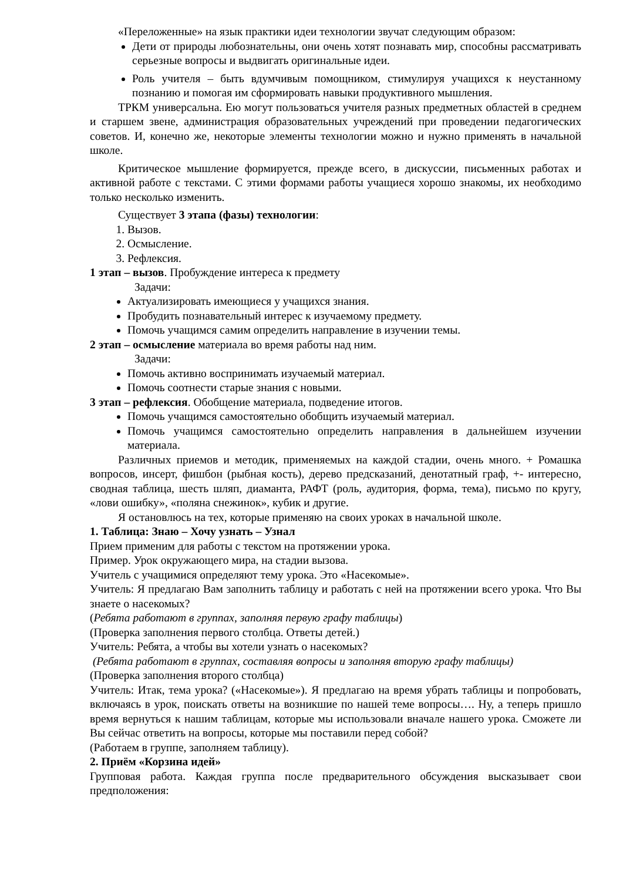«Переложенные» на язык практики идеи технологии звучат следующим образом:
Дети от природы любознательны, они очень хотят познавать мир, способны рассматривать серьезные вопросы и выдвигать оригинальные идеи.
Роль учителя – быть вдумчивым помощником, стимулируя учащихся к неустанному познанию и помогая им сформировать навыки продуктивного мышления.
ТРКМ универсальна. Ею могут пользоваться учителя разных предметных областей в среднем и старшем звене, администрация образовательных учреждений при проведении педагогических советов. И, конечно же, некоторые элементы технологии можно и нужно применять в начальной школе.
Критическое мышление формируется, прежде всего, в дискуссии, письменных работах и активной работе с текстами. С этими формами работы учащиеся хорошо знакомы, их необходимо только несколько изменить.
Существует 3 этапа (фазы) технологии:
1. Вызов.
2. Осмысление.
3. Рефлексия.
1 этап – вызов. Пробуждение интереса к предмету
Задачи:
Актуализировать имеющиеся у учащихся знания.
Пробудить познавательный интерес к изучаемому предмету.
Помочь учащимся самим определить направление в изучении темы.
2 этап – осмысление материала во время работы над ним.
Задачи:
Помочь активно воспринимать изучаемый материал.
Помочь соотнести старые знания с новыми.
3 этап – рефлексия. Обобщение материала, подведение итогов.
Помочь учащимся самостоятельно обобщить изучаемый материал.
Помочь учащимся самостоятельно определить направления в дальнейшем изучении материала.
Различных приемов и методик, применяемых на каждой стадии, очень много. + Ромашка вопросов, инсерт, фишбон (рыбная кость), дерево предсказаний, денотатный граф, +- интересно, сводная таблица, шесть шляп, диаманта, РАФТ (роль, аудитория, форма, тема), письмо по кругу, «лови ошибку», «поляна снежинок», кубик и другие.
Я остановлюсь на тех, которые применяю на своих уроках в начальной школе.
1. Таблица: Знаю – Хочу узнать – Узнал
Прием применим для работы с текстом на протяжении урока.
Пример. Урок окружающего мира, на стадии вызова.
Учитель с учащимися определяют тему урока. Это «Насекомые».
Учитель: Я предлагаю Вам заполнить таблицу и работать с ней на протяжении всего урока. Что Вы знаете о насекомых?
(Ребята работают в группах, заполняя первую графу таблицы)
(Проверка заполнения первого столбца. Ответы детей.)
Учитель: Ребята, а чтобы вы хотели узнать о насекомых?
(Ребята работают в группах, составляя вопросы и заполняя вторую графу таблицы)
(Проверка заполнения второго столбца)
Учитель: Итак, тема урока? («Насекомые»). Я предлагаю на время убрать таблицы и попробовать, включаясь в урок, поискать ответы на возникшие по нашей теме вопросы…. Ну, а теперь пришло время вернуться к нашим таблицам, которые мы использовали вначале нашего урока. Сможете ли Вы сейчас ответить на вопросы, которые мы поставили перед собой?
(Работаем в группе, заполняем таблицу).
2. Приём «Корзина идей»
Групповая работа. Каждая группа после предварительного обсуждения высказывает свои предположения: